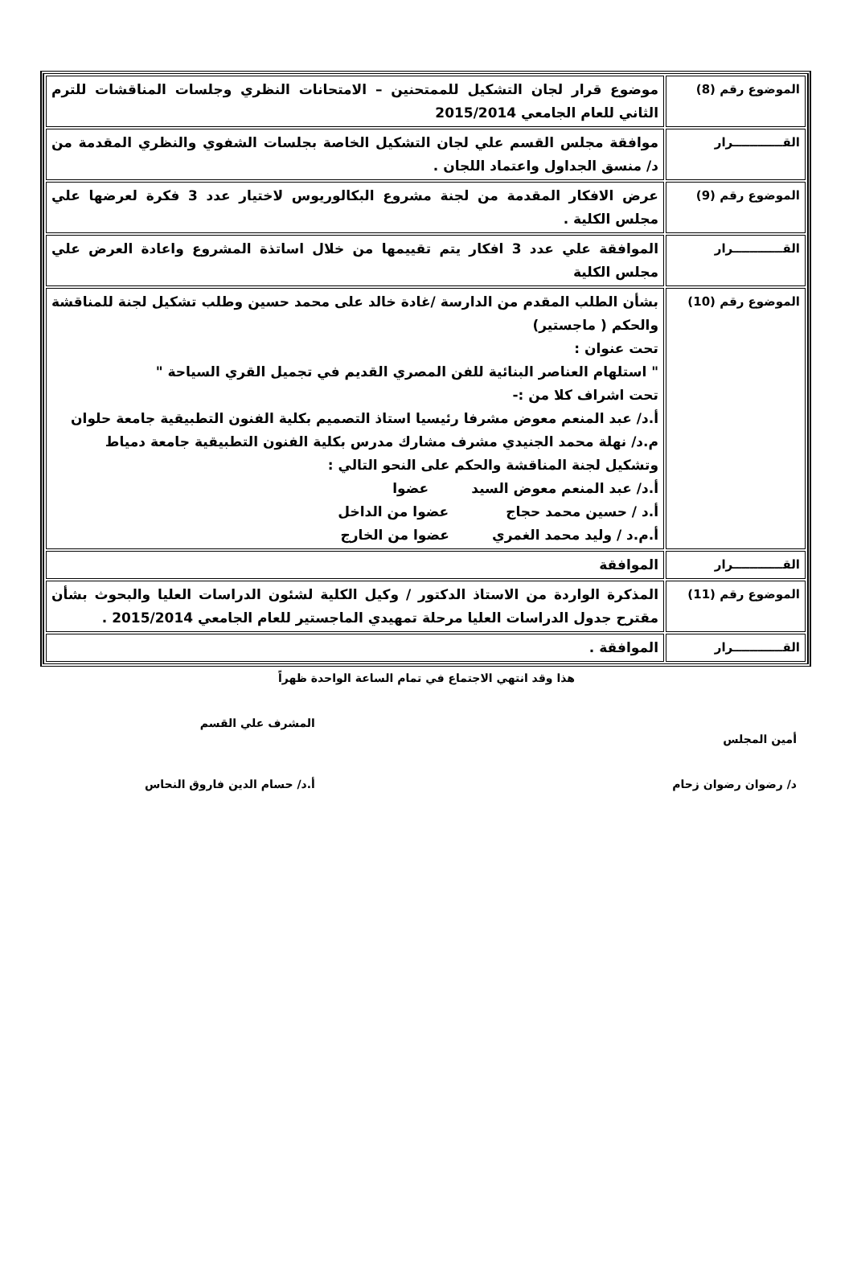| الموضوع رقم (8) | موضوع قرار لجان التشكيل للممتحنين – الامتحانات النظري وجلسات المناقشات للترم الثاني للعام الجامعي 2015/2014 |
| القــــــــــــرار | موافقة مجلس القسم علي لجان التشكيل الخاصة بجلسات الشفوي والنظري المقدمة من د/ منسق الجداول واعتماد اللجان . |
| الموضوع رقم (9) | عرض الافكار المقدمة من لجنة مشروع البكالوريوس لاختيار عدد 3 فكرة لعرضها علي مجلس الكلية . |
| القــــــــــــرار | الموافقة علي عدد 3 افكار يتم تقييمها من خلال اساتذة المشروع واعادة العرض علي مجلس الكلية |
| الموضوع رقم (10) | بشأن الطلب المقدم من الدارسة /غادة خالد على محمد حسين وطلب تشكيل لجنة للمناقشة والحكم ( ماجستير) تحت عنوان : " استلهام العناصر البنائية للفن المصري القديم في تجميل القري السياحة " تحت اشراف كلا من :- أ.د/ عبد المنعم معوض مشرفا رئيسيا استاذ التصميم بكلية الفنون التطبيقية جامعة حلوان م.د/ نهلة محمد الجنيدي مشرف مشارك مدرس بكلية الفنون التطبيقية جامعة دمياط وتشكيل لجنة المناقشة والحكم على النحو التالي : أ.د/ عبد المنعم معوض السيد عضوا أ.د / حسين محمد حجاج عضوا من الداخل أ.م.د / وليد محمد الغمري عضوا من الخارج |
| القــــــــــــرار | الموافقة |
| الموضوع رقم (11) | المذكرة الواردة من الاستاذ الدكتور / وكيل الكلية لشئون الدراسات العليا والبحوث بشأن مقترح جدول الدراسات العليا مرحلة تمهيدي الماجستير للعام الجامعي 2015/2014 . |
| القــــــــــــرار | الموافقة . |
هذا وقد انتهي الاجتماع في تمام الساعة الواحدة ظهراً
أمين المجلس
د/ رضوان رضوان زحام
المشرف علي القسم
أ.د/ حسام الدين فاروق النحاس